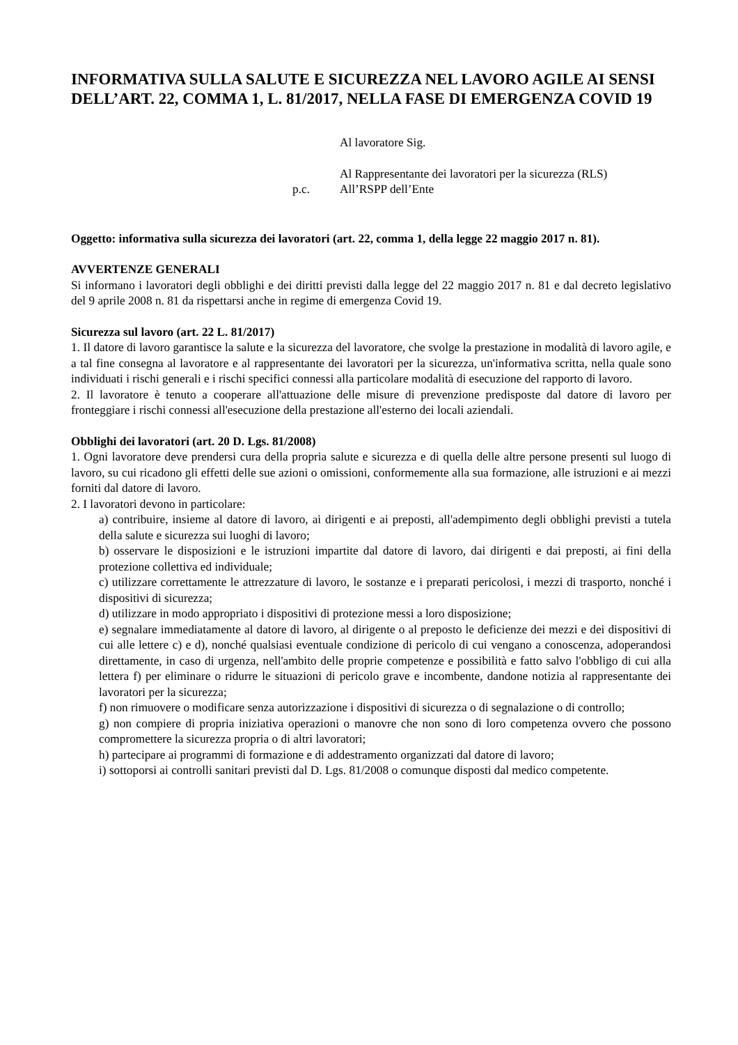INFORMATIVA SULLA SALUTE E SICUREZZA NEL LAVORO AGILE AI SENSI DELL’ART. 22, COMMA 1, L. 81/2017, NELLA FASE DI EMERGENZA COVID 19
Al lavoratore Sig.
Al Rappresentante dei lavoratori per la sicurezza (RLS)
p.c. All’RSPP dell’Ente
Oggetto: informativa sulla sicurezza dei lavoratori (art. 22, comma 1, della legge 22 maggio 2017 n. 81).
AVVERTENZE GENERALI
Si informano i lavoratori degli obblighi e dei diritti previsti dalla legge del 22 maggio 2017 n. 81 e dal decreto legislativo del 9 aprile 2008 n. 81 da rispettarsi anche in regime di emergenza Covid 19.
Sicurezza sul lavoro (art. 22 L. 81/2017)
1. Il datore di lavoro garantisce la salute e la sicurezza del lavoratore, che svolge la prestazione in modalità di lavoro agile, e a tal fine consegna al lavoratore e al rappresentante dei lavoratori per la sicurezza, un'informativa scritta, nella quale sono individuati i rischi generali e i rischi specifici connessi alla particolare modalità di esecuzione del rapporto di lavoro.
2. Il lavoratore è tenuto a cooperare all'attuazione delle misure di prevenzione predisposte dal datore di lavoro per fronteggiare i rischi connessi all'esecuzione della prestazione all'esterno dei locali aziendali.
Obblighi dei lavoratori (art. 20 D. Lgs. 81/2008)
1. Ogni lavoratore deve prendersi cura della propria salute e sicurezza e di quella delle altre persone presenti sul luogo di lavoro, su cui ricadono gli effetti delle sue azioni o omissioni, conformemente alla sua formazione, alle istruzioni e ai mezzi forniti dal datore di lavoro.
2. I lavoratori devono in particolare:
a) contribuire, insieme al datore di lavoro, ai dirigenti e ai preposti, all'adempimento degli obblighi previsti a tutela della salute e sicurezza sui luoghi di lavoro;
b) osservare le disposizioni e le istruzioni impartite dal datore di lavoro, dai dirigenti e dai preposti, ai fini della protezione collettiva ed individuale;
c) utilizzare correttamente le attrezzature di lavoro, le sostanze e i preparati pericolosi, i mezzi di trasporto, nonché i dispositivi di sicurezza;
d) utilizzare in modo appropriato i dispositivi di protezione messi a loro disposizione;
e) segnalare immediatamente al datore di lavoro, al dirigente o al preposto le deficienze dei mezzi e dei dispositivi di cui alle lettere c) e d), nonché qualsiasi eventuale condizione di pericolo di cui vengano a conoscenza, adoperandosi direttamente, in caso di urgenza, nell'ambito delle proprie competenze e possibilità e fatto salvo l'obbligo di cui alla lettera f) per eliminare o ridurre le situazioni di pericolo grave e incombente, dandone notizia al rappresentante dei lavoratori per la sicurezza;
f) non rimuovere o modificare senza autorizzazione i dispositivi di sicurezza o di segnalazione o di controllo;
g) non compiere di propria iniziativa operazioni o manovre che non sono di loro competenza ovvero che possono compromettere la sicurezza propria o di altri lavoratori;
h) partecipare ai programmi di formazione e di addestramento organizzati dal datore di lavoro;
i) sottoporsi ai controlli sanitari previsti dal D. Lgs. 81/2008 o comunque disposti dal medico competente.